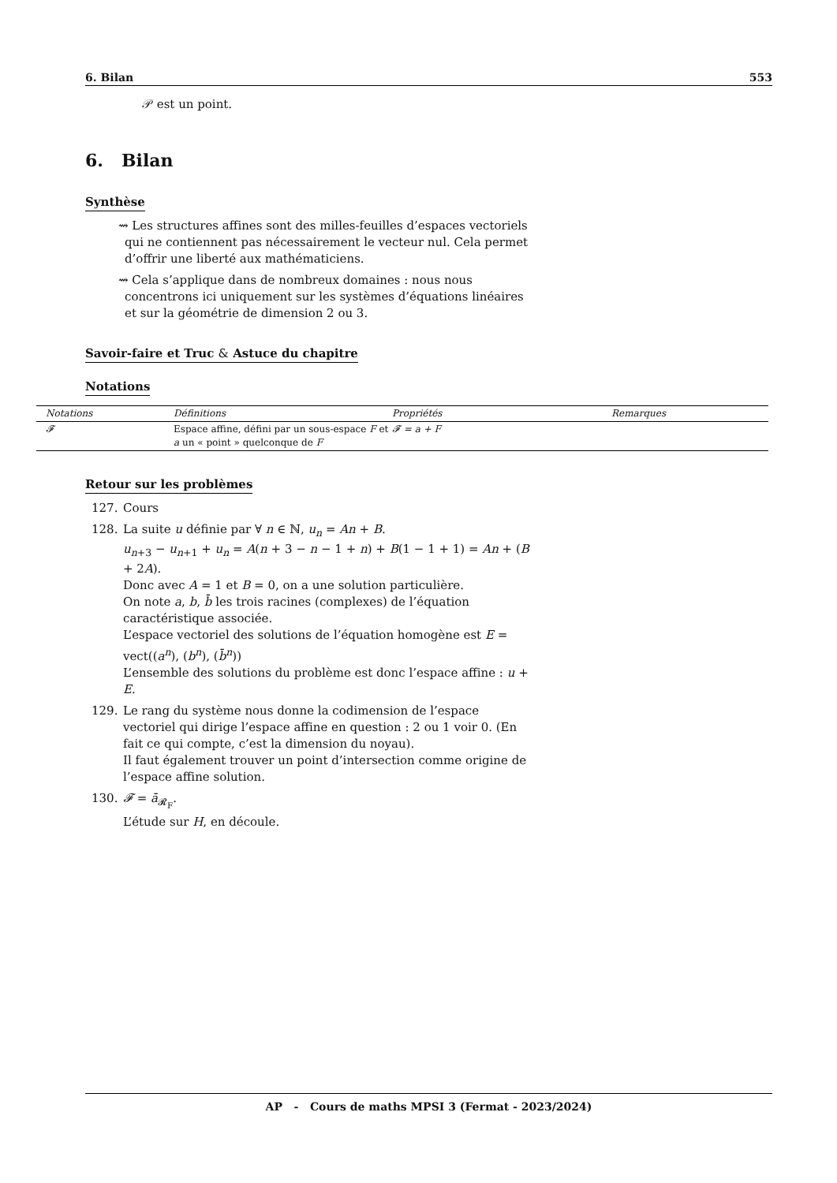6. Bilan 553
𝒫 est un point.
6. Bilan
Synthèse
⇝ Les structures affines sont des milles-feuilles d’espaces vectoriels qui ne contiennent pas nécessairement le vecteur nul. Cela permet d’offrir une liberté aux mathématiciens.
⇝ Cela s’applique dans de nombreux domaines : nous nous concentrons ici uniquement sur les systèmes d’équations linéaires et sur la géométrie de dimension 2 ou 3.
Savoir-faire et Truc & Astuce du chapitre
Notations
| Notations | Définitions | Propriétés | Remarques |
| --- | --- | --- | --- |
| 𝓕 | Espace affine, défini par un sous-espace F et a un « point » quelconque de F | 𝓕 = a + F | |
Retour sur les problèmes
127. Cours
128. La suite u définie par ∀ n ∈ ℕ, u<sub>n</sub> = An + B.
u<sub>n+3</sub> − u<sub>n+1</sub> + u<sub>n</sub> = A(n + 3 − n − 1 + n) + B(1 − 1 + 1) = An + (B + 2A).
Donc avec A = 1 et B = 0, on a une solution particulière.
On note a, b, b̄ les trois racines (complexes) de l’équation caractéristique associée.
L’espace vectoriel des solutions de l’équation homogène est E = vect((a<sup>n</sup>), (b<sup>n</sup>), (b̄<sup>n</sup>))
L’ensemble des solutions du problème est donc l’espace affine : u + E.
129. Le rang du système nous donne la codimension de l’espace vectoriel qui dirige l’espace affine en question : 2 ou 1 voir 0. (En fait ce qui compte, c’est la dimension du noyau).
Il faut également trouver un point d’intersection comme origine de l’espace affine solution.
130. 𝓕 = ā<sub>𝓡<sub>F</sub></sub>.
L’étude sur H, en découle.
AP - Cours de maths MPSI 3 (Fermat - 2023/2024)